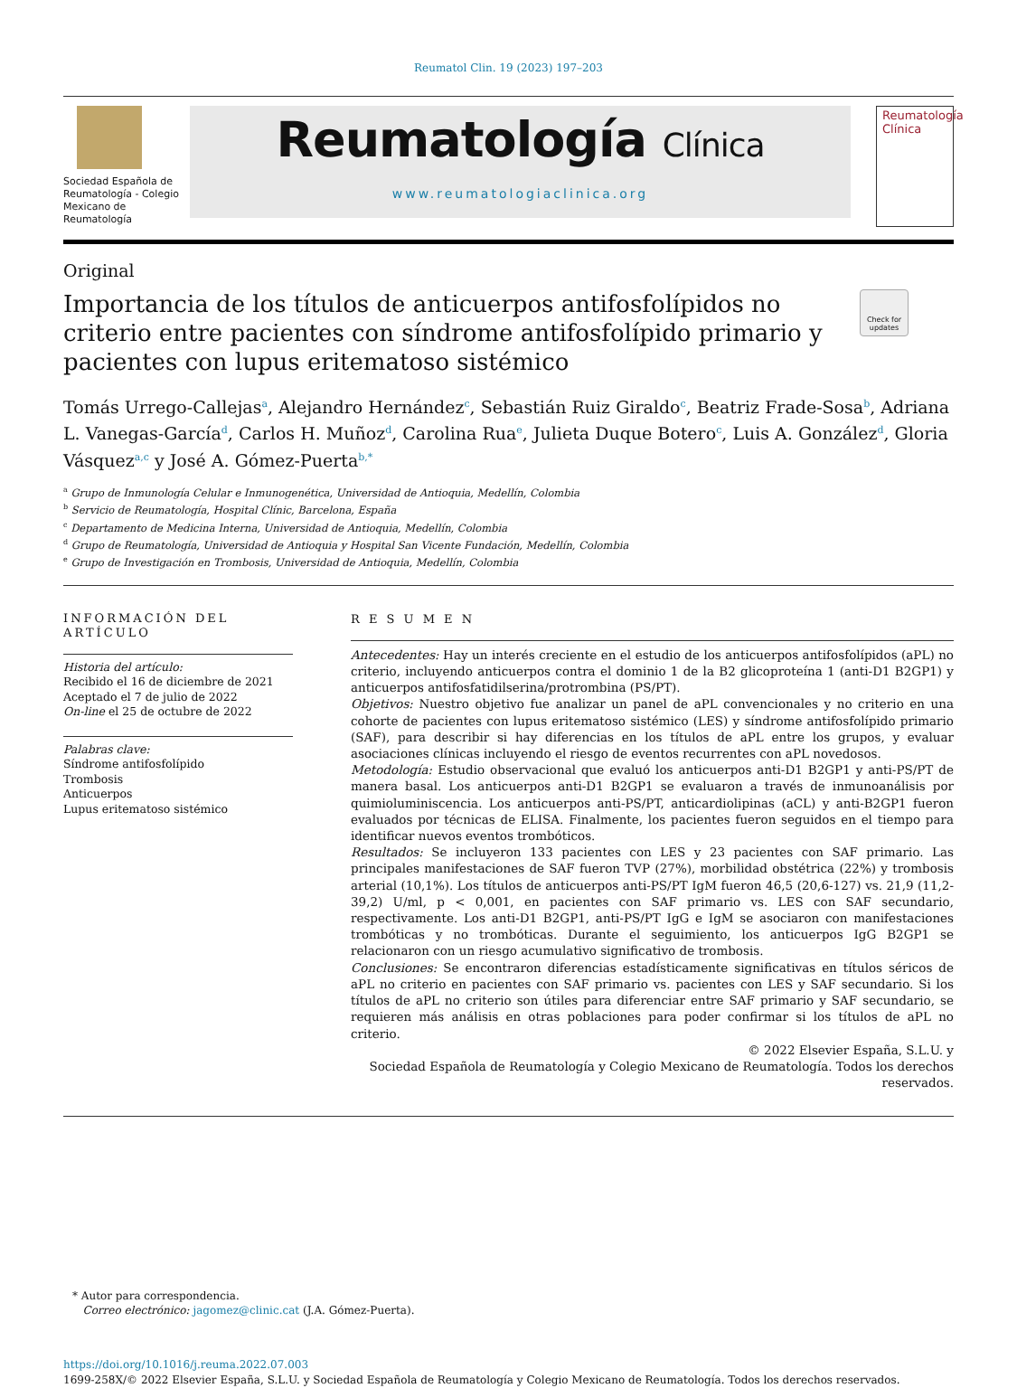Reumatol Clin. 19 (2023) 197–203
Sociedad Española de Reumatología - Colegio Mexicano de Reumatología
Reumatología Clínica
www.reumatologiaclinica.org
Reumatología
Clínica
Original
Importancia de los títulos de anticuerpos antifosfolípidos no criterio entre pacientes con síndrome antifosfolípido primario y pacientes con lupus eritematoso sistémico
Check for updates
Tomás Urrego-Callejas<sup>a</sup>, Alejandro Hernández<sup>c</sup>, Sebastián Ruiz Giraldo<sup>c</sup>, Beatriz Frade-Sosa<sup>b</sup>, Adriana L. Vanegas-García<sup>d</sup>, Carlos H. Muñoz<sup>d</sup>, Carolina Rua<sup>e</sup>, Julieta Duque Botero<sup>c</sup>, Luis A. González<sup>d</sup>, Gloria Vásquez<sup>a,c</sup> y José A. Gómez-Puerta<sup>b,*</sup>
<sup>a</sup> Grupo de Inmunología Celular e Inmunogenética, Universidad de Antioquia, Medellín, Colombia
<sup>b</sup> Servicio de Reumatología, Hospital Clínic, Barcelona, España
<sup>c</sup> Departamento de Medicina Interna, Universidad de Antioquia, Medellín, Colombia
<sup>d</sup> Grupo de Reumatología, Universidad de Antioquia y Hospital San Vicente Fundación, Medellín, Colombia
<sup>e</sup> Grupo de Investigación en Trombosis, Universidad de Antioquia, Medellín, Colombia
INFORMACIÓN DEL ARTÍCULO
Historia del artículo:
Recibido el 16 de diciembre de 2021
Aceptado el 7 de julio de 2022
On-line el 25 de octubre de 2022
Palabras clave:
Síndrome antifosfolípido
Trombosis
Anticuerpos
Lupus eritematoso sistémico
R E S U M E N
Antecedentes: Hay un interés creciente en el estudio de los anticuerpos antifosfolípidos (aPL) no criterio, incluyendo anticuerpos contra el dominio 1 de la B2 glicoproteína 1 (anti-D1 B2GP1) y anticuerpos antifosfatidilserina/protrombina (PS/PT).
Objetivos: Nuestro objetivo fue analizar un panel de aPL convencionales y no criterio en una cohorte de pacientes con lupus eritematoso sistémico (LES) y síndrome antifosfolípido primario (SAF), para describir si hay diferencias en los títulos de aPL entre los grupos, y evaluar asociaciones clínicas incluyendo el riesgo de eventos recurrentes con aPL novedosos.
Metodología: Estudio observacional que evaluó los anticuerpos anti-D1 B2GP1 y anti-PS/PT de manera basal. Los anticuerpos anti-D1 B2GP1 se evaluaron a través de inmunoanálisis por quimioluminiscencia. Los anticuerpos anti-PS/PT, anticardiolipinas (aCL) y anti-B2GP1 fueron evaluados por técnicas de ELISA. Finalmente, los pacientes fueron seguidos en el tiempo para identificar nuevos eventos trombóticos.
Resultados: Se incluyeron 133 pacientes con LES y 23 pacientes con SAF primario. Las principales manifestaciones de SAF fueron TVP (27%), morbilidad obstétrica (22%) y trombosis arterial (10,1%). Los títulos de anticuerpos anti-PS/PT IgM fueron 46,5 (20,6-127) vs. 21,9 (11,2-39,2) U/ml, p < 0,001, en pacientes con SAF primario vs. LES con SAF secundario, respectivamente. Los anti-D1 B2GP1, anti-PS/PT IgG e IgM se asociaron con manifestaciones trombóticas y no trombóticas. Durante el seguimiento, los anticuerpos IgG B2GP1 se relacionaron con un riesgo acumulativo significativo de trombosis.
Conclusiones: Se encontraron diferencias estadísticamente significativas en títulos séricos de aPL no criterio en pacientes con SAF primario vs. pacientes con LES y SAF secundario. Si los títulos de aPL no criterio son útiles para diferenciar entre SAF primario y SAF secundario, se requieren más análisis en otras poblaciones para poder confirmar si los títulos de aPL no criterio.
© 2022 Elsevier España, S.L.U. y
Sociedad Española de Reumatología y Colegio Mexicano de Reumatología. Todos los derechos reservados.
* Autor para correspondencia.
Correo electrónico: jagomez@clinic.cat (J.A. Gómez-Puerta).
https://doi.org/10.1016/j.reuma.2022.07.003
1699-258X/© 2022 Elsevier España, S.L.U. y Sociedad Española de Reumatología y Colegio Mexicano de Reumatología. Todos los derechos reservados.